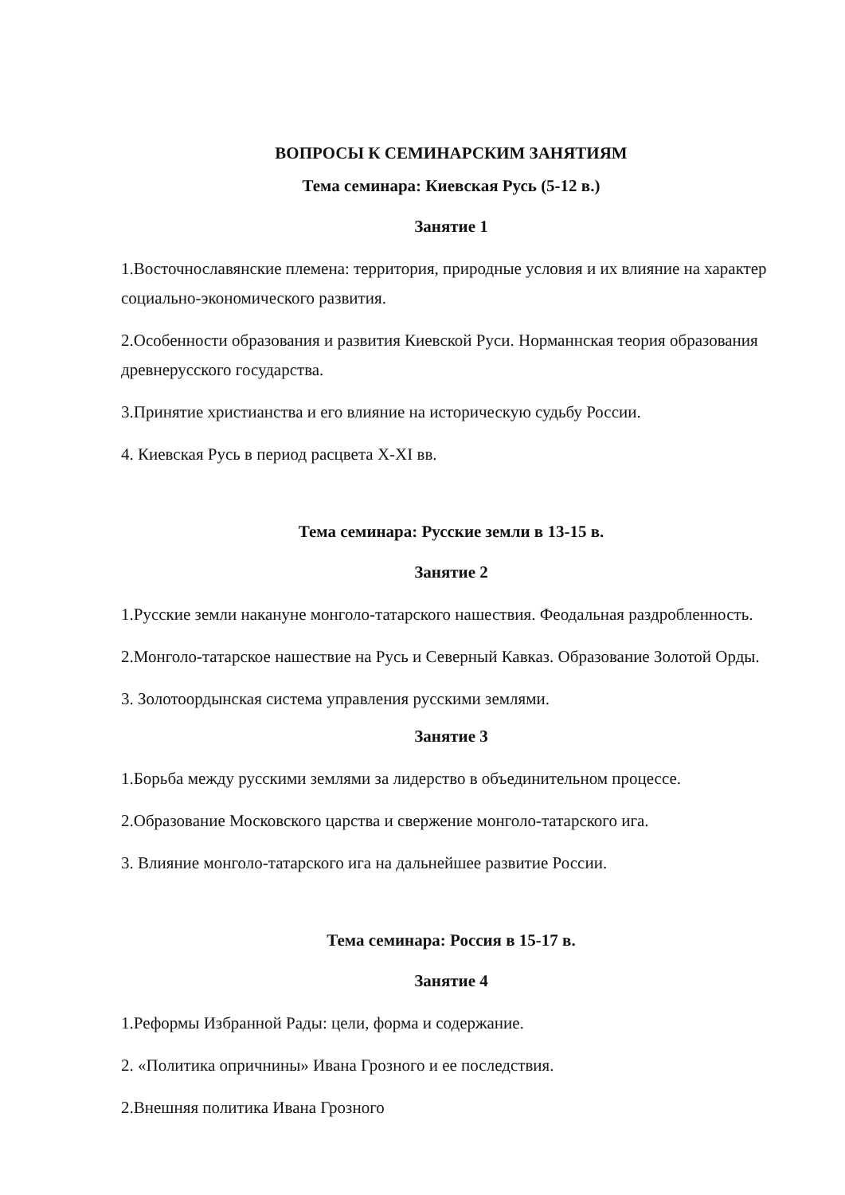ВОПРОСЫ К СЕМИНАРСКИМ ЗАНЯТИЯМ
Тема семинара: Киевская Русь (5-12 в.)
Занятие 1
1.Восточнославянские племена: территория, природные условия и их влияние на характер социально-экономического развития.
2.Особенности образования и развития Киевской Руси. Норманнская теория образования древнерусского государства.
3.Принятие христианства и его влияние на историческую судьбу России.
4. Киевская Русь в период расцвета X-XI вв.
Тема семинара: Русские земли в 13-15 в.
Занятие 2
1.Русские земли накануне монголо-татарского нашествия. Феодальная раздробленность.
2.Монголо-татарское нашествие на Русь и Северный Кавказ. Образование Золотой Орды.
3. Золотоордынская система управления русскими землями.
Занятие 3
1.Борьба между русскими землями за лидерство в объединительном процессе.
2.Образование Московского царства и свержение монголо-татарского ига.
3. Влияние монголо-татарского ига на дальнейшее развитие России.
Тема семинара: Россия в 15-17 в.
Занятие 4
1.Реформы Избранной Рады: цели, форма и содержание.
2. «Политика опричнины» Ивана Грозного и ее последствия.
2.Внешняя политика Ивана Грозного